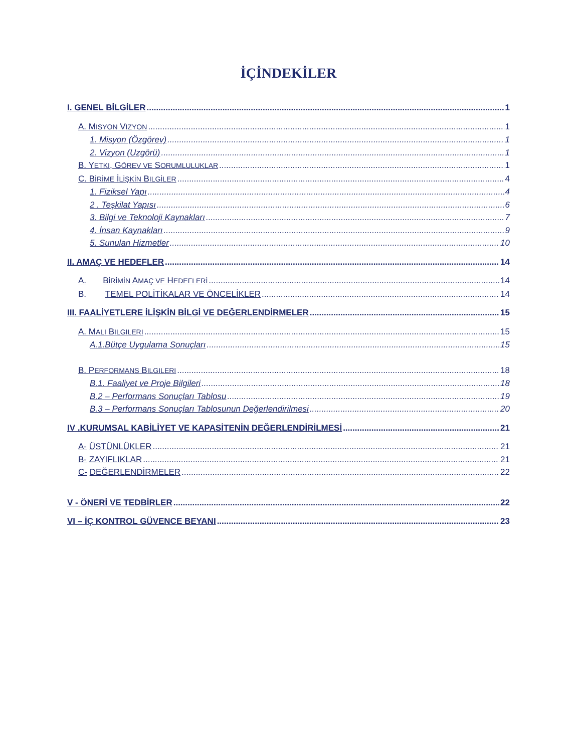İÇİNDEKİLER
I. GENEL BİLGİLER 1
A. MISYON VIZYON 1
1. Misyon (Özgörev) 1
2. Vizyon (Uzgörü) 1
B. YETKI, GÖREV VE SORUMLULUKLAR 1
C. BİRİME İLİŞKİN BILGİLER 4
1. Fiziksel Yapı 4
2 . Teşkilat Yapısı 6
3. Bilgi ve Teknoloji Kaynakları 7
4. İnsan Kaynakları 9
5. Sunulan Hizmetler 10
II. AMAÇ VE HEDEFLER 14
A. BİRİMİN AMAÇ VE HEDEFLERİ 14
B. TEMEL POLİTİKALAR VE ÖNCELİKLER 14
III. FAALİYETLERE İLİŞKİN BİLGİ VE DEĞERLENDİRMELER 15
A. MALI BILGILERI 15
A.1.Bütçe Uygulama Sonuçları 15
B. PERFORMANS BILGILERI 18
B.1. Faaliyet ve Proje Bilgileri 18
B.2 – Performans Sonuçları Tablosu 19
B.3 – Performans Sonuçları Tablosunun Değerlendirilmesi 20
IV .KURUMSAL KABİLİYET VE KAPASİTENİN DEĞERLENDİRİLMESİ 21
A- ÜSTÜNLÜKLER 21
B- ZAYIFLIKLAR 21
C- DEĞERLENDİRMELER 22
V - ÖNERİ VE TEDBİRLER 22
VI – İÇ KONTROL GÜVENCE BEYANI 23